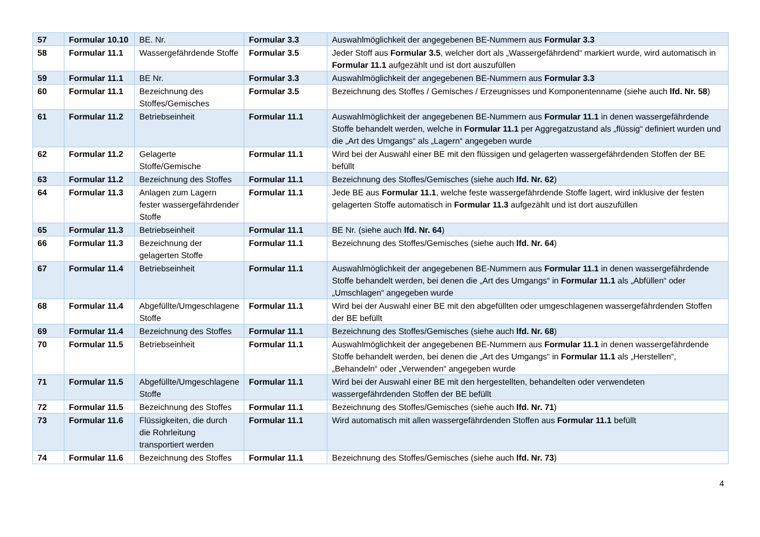| 57 | Formular 10.10 | BE. Nr. | Formular 3.3 | Auswahlmöglichkeit der angegebenen BE-Nummern aus Formular 3.3 |
| 58 | Formular 11.1 | Wassergefährdende Stoffe | Formular 3.5 | Jeder Stoff aus Formular 3.5 , welcher dort als „Wassergefährdend“ markiert wurde, wird automatisch in Formular 11.1 aufgezählt und ist dort auszufüllen |
| 59 | Formular 11.1 | BE Nr. | Formular 3.3 | Auswahlmöglichkeit der angegebenen BE-Nummern aus Formular 3.3 |
| 60 | Formular 11.1 | Bezeichnung des Stoffes/Gemisches | Formular 3.5 | Bezeichnung des Stoffes / Gemisches / Erzeugnisses und Komponentenname (siehe auch lfd. Nr. 58 ) |
| 61 | Formular 11.2 | Betriebseinheit | Formular 11.1 | Auswahlmöglichkeit der angegebenen BE-Nummern aus Formular 11.1 in denen wassergefährdende Stoffe behandelt werden, welche in Formular 11.1 per Aggregatzustand als „flüssig“ definiert wurden und die „Art des Umgangs“ als „Lagern“ angegeben wurde |
| 62 | Formular 11.2 | Gelagerte Stoffe/Gemische | Formular 11.1 | Wird bei der Auswahl einer BE mit den flüssigen und gelagerten wassergefährdenden Stoffen der BE befüllt |
| 63 | Formular 11.2 | Bezeichnung des Stoffes | Formular 11.1 | Bezeichnung des Stoffes/Gemisches (siehe auch lfd. Nr. 62 ) |
| 64 | Formular 11.3 | Anlagen zum Lagern fester wassergefährdender Stoffe | Formular 11.1 | Jede BE aus Formular 11.1 , welche feste wassergefährdende Stoffe lagert, wird inklusive der festen gelagerten Stoffe automatisch in Formular 11.3 aufgezählt und ist dort auszufüllen |
| 65 | Formular 11.3 | Betriebseinheit | Formular 11.1 | BE Nr. (siehe auch lfd. Nr. 64 ) |
| 66 | Formular 11.3 | Bezeichnung der gelagerten Stoffe | Formular 11.1 | Bezeichnung des Stoffes/Gemisches (siehe auch lfd. Nr. 64 ) |
| 67 | Formular 11.4 | Betriebseinheit | Formular 11.1 | Auswahlmöglichkeit der angegebenen BE-Nummern aus Formular 11.1 in denen wassergefährdende Stoffe behandelt werden, bei denen die „Art des Umgangs“ in Formular 11.1 als „Abfüllen“ oder „Umschlagen“ angegeben wurde |
| 68 | Formular 11.4 | Abgefüllte/Umgeschlagene Stoffe | Formular 11.1 | Wird bei der Auswahl einer BE mit den abgefüllten oder umgeschlagenen wassergefährdenden Stoffen der BE befüllt |
| 69 | Formular 11.4 | Bezeichnung des Stoffes | Formular 11.1 | Bezeichnung des Stoffes/Gemisches (siehe auch lfd. Nr. 68 ) |
| 70 | Formular 11.5 | Betriebseinheit | Formular 11.1 | Auswahlmöglichkeit der angegebenen BE-Nummern aus Formular 11.1 in denen wassergefährdende Stoffe behandelt werden, bei denen die „Art des Umgangs“ in Formular 11.1 als „Herstellen“, „Behandeln“ oder „Verwenden“ angegeben wurde |
| 71 | Formular 11.5 | Abgefüllte/Umgeschlagene Stoffe | Formular 11.1 | Wird bei der Auswahl einer BE mit den hergestellten, behandelten oder verwendeten wassergefährdenden Stoffen der BE befüllt |
| 72 | Formular 11.5 | Bezeichnung des Stoffes | Formular 11.1 | Bezeichnung des Stoffes/Gemisches (siehe auch lfd. Nr. 71 ) |
| 73 | Formular 11.6 | Flüssigkeiten, die durch die Rohrleitung transportiert werden | Formular 11.1 | Wird automatisch mit allen wassergefährdenden Stoffen aus Formular 11.1 befüllt |
| 74 | Formular 11.6 | Bezeichnung des Stoffes | Formular 11.1 | Bezeichnung des Stoffes/Gemisches (siehe auch lfd. Nr. 73 ) |
4